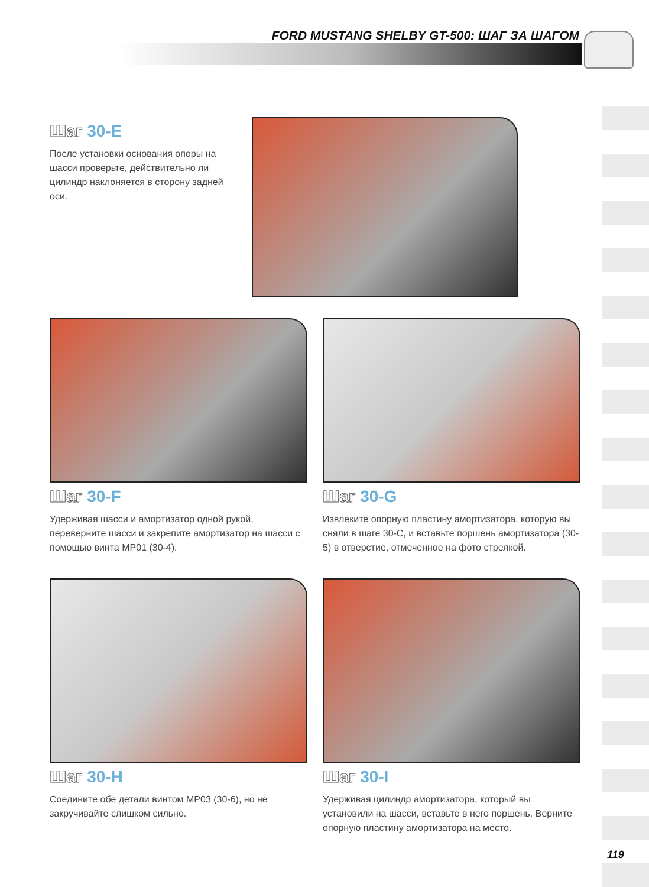FORD MUSTANG SHELBY GT-500: ШАГ ЗА ШАГОМ
Шаг 30-E
После установки основания опоры на шасси проверьте, действительно ли цилиндр наклоняется в сторону задней оси.
Шаг 30-F
Удерживая шасси и амортизатор одной рукой, переверните шасси и закрепите амортизатор на шасси с помощью винта MP01 (30-4).
Шаг 30-G
Извлеките опорную пластину амортизатора, которую вы сняли в шаге 30-C, и вставьте поршень амортизатора (30-5) в отверстие, отмеченное на фото стрелкой.
Шаг 30-H
Соедините обе детали винтом MP03 (30-6), но не закручивайте слишком сильно.
Шаг 30-I
Удерживая цилиндр амортизатора, который вы установили на шасси, вставьте в него поршень. Верните опорную пластину амортизатора на место.
119